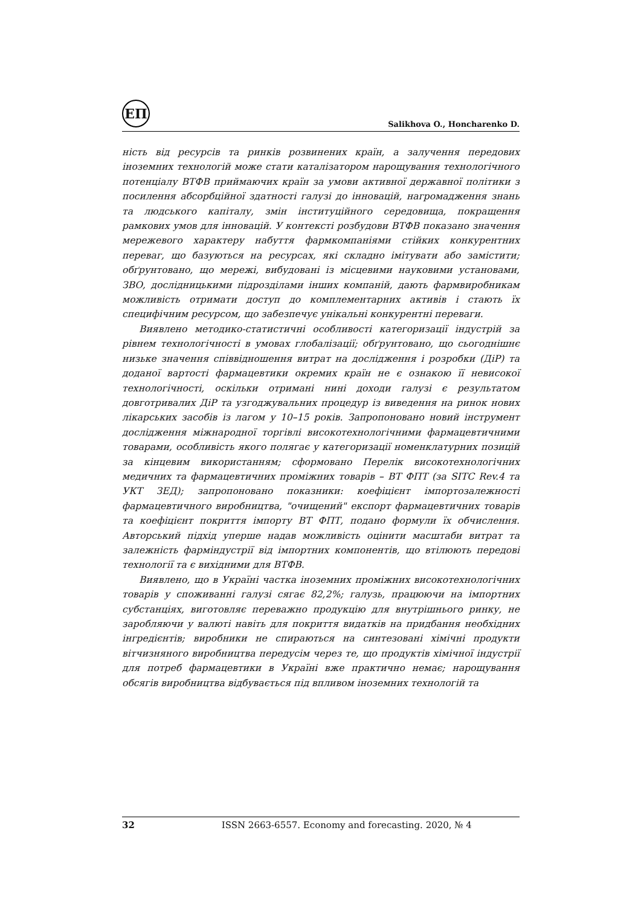ЕП
Salikhova O., Honcharenko D.
ність від ресурсів та ринків розвинених країн, а залучення передових іноземних технологій може стати каталізатором нарощування технологічного потенціалу ВТФВ приймаючих країн за умови активної державної політики з посилення абсорбційної здатності галузі до інновацій, нагромадження знань та людського капіталу, змін інституційного середовища, покращення рамкових умов для інновацій. У контексті розбудови ВТФВ показано значення мережевого характеру набуття фармкомпаніями стійких конкурентних переваг, що базуються на ресурсах, які складно імітувати або замістити; обґрунтовано, що мережі, вибудовані із місцевими науковими установами, ЗВО, дослідницькими підрозділами інших компаній, дають фармвиробникам можливість отримати доступ до комплементарних активів і стають їх специфічним ресурсом, що забезпечує унікальні конкурентні переваги.
Виявлено методико-статистичні особливості категоризації індустрій за рівнем технологічності в умовах глобалізації; обґрунтовано, що сьогоднішнє низьке значення співвідношення витрат на дослідження і розробки (ДіР) та доданої вартості фармацевтики окремих країн не є ознакою її невисокої технологічності, оскільки отримані нині доходи галузі є результатом довготривалих ДіР та узгоджувальних процедур із виведення на ринок нових лікарських засобів із лагом у 10–15 років. Запропоновано новий інструмент дослідження міжнародної торгівлі високотехнологічними фармацевтичними товарами, особливість якого полягає у категоризації номенклатурних позицій за кінцевим використанням; сформовано Перелік високотехнологічних медичних та фармацевтичних проміжних товарів – ВТ ФПТ (за SITC Rev.4 та УКТ ЗЕД); запропоновано показники: коефіцієнт імпортозалежності фармацевтичного виробництва, "очищений" експорт фармацевтичних товарів та коефіцієнт покриття імпорту ВТ ФПТ, подано формули їх обчислення. Авторський підхід уперше надав можливість оцінити масштаби витрат та залежність фарміндустрії від імпортних компонентів, що втілюють передові технології та є вихідними для ВТФВ.
Виявлено, що в Україні частка іноземних проміжних високотехнологічних товарів у споживанні галузі сягає 82,2%; галузь, працюючи на імпортних субстанціях, виготовляє переважно продукцію для внутрішнього ринку, не заробляючи у валюті навіть для покриття видатків на придбання необхідних інгредієнтів; виробники не спираються на синтезовані хімічні продукти вітчизняного виробництва передусім через те, що продуктів хімічної індустрії для потреб фармацевтики в Україні вже практично немає; нарощування обсягів виробництва відбувається під впливом іноземних технологій та
32 ISSN 2663-6557. Economy and forecasting. 2020, № 4